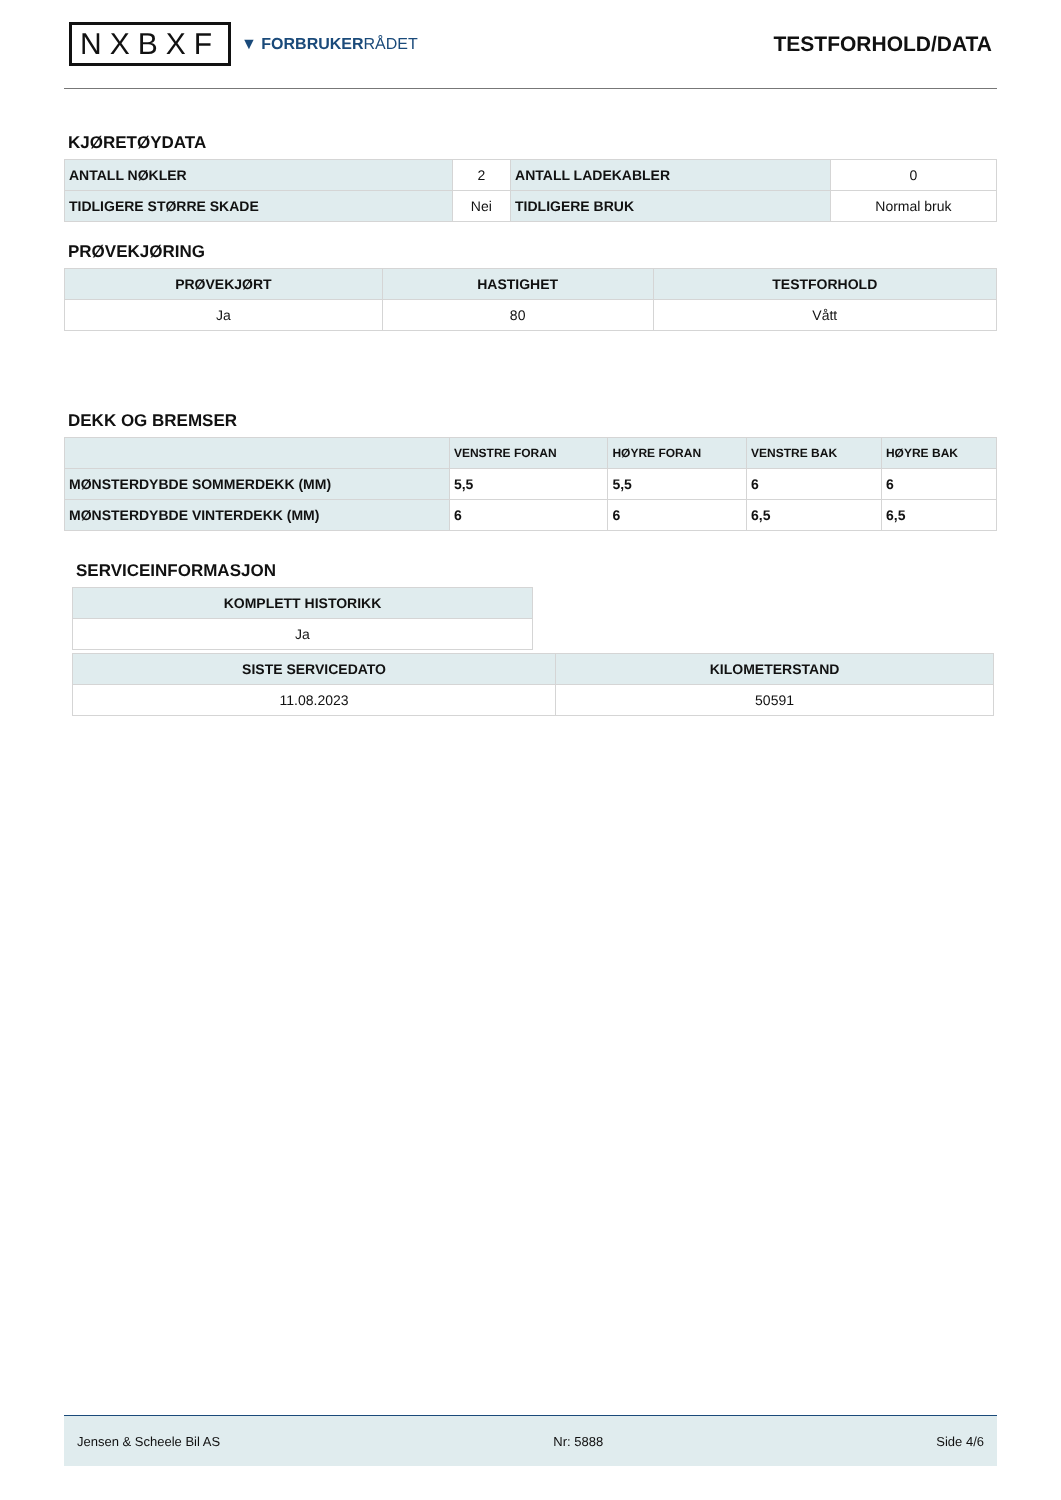NXBXF
▼ FORBRUKERRÅDET
TESTFORHOLD/DATA
KJØRETØYDATA
| ANTALL NØKLER | 2 | ANTALL LADEKABLER | 0 |
| TIDLIGERE STØRRE SKADE | Nei | TIDLIGERE BRUK | Normal bruk |
PRØVEKJØRING
| PRØVEKJØRT | HASTIGHET | TESTFORHOLD |
| --- | --- | --- |
| Ja | 80 | Vått |
DEKK OG BREMSER
| | VENSTRE FORAN | HØYRE FORAN | VENSTRE BAK | HØYRE BAK |
| --- | --- | --- | --- | --- |
| MØNSTERDYBDE SOMMERDEKK (MM) | 5,5 | 5,5 | 6 | 6 |
| MØNSTERDYBDE VINTERDEKK (MM) | 6 | 6 | 6,5 | 6,5 |
SERVICEINFORMASJON
| KOMPLETT HISTORIKK |
| --- |
| Ja |
| SISTE SERVICEDATO | KILOMETERSTAND |
| --- | --- |
| 11.08.2023 | 50591 |
Jensen & Scheele Bil AS Nr: 5888 Side 4/6